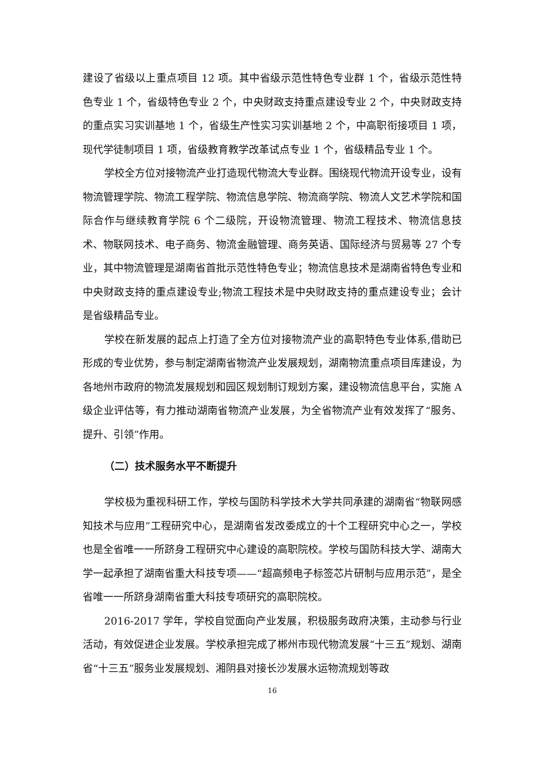建设了省级以上重点项目 12 项。其中省级示范性特色专业群 1 个，省级示范性特色专业 1 个，省级特色专业 2 个，中央财政支持重点建设专业 2 个，中央财政支持的重点实习实训基地 1 个，省级生产性实习实训基地 2 个，中高职衔接项目 1 项，现代学徒制项目 1 项，省级教育教学改革试点专业 1 个，省级精品专业 1 个。
学校全方位对接物流产业打造现代物流大专业群。围绕现代物流开设专业，设有物流管理学院、物流工程学院、物流信息学院、物流商学院、物流人文艺术学院和国际合作与继续教育学院 6 个二级院，开设物流管理、物流工程技术、物流信息技术、物联网技术、电子商务、物流金融管理、商务英语、国际经济与贸易等 27 个专业，其中物流管理是湖南省首批示范性特色专业；物流信息技术是湖南省特色专业和中央财政支持的重点建设专业;物流工程技术是中央财政支持的重点建设专业；会计是省级精品专业。
学校在新发展的起点上打造了全方位对接物流产业的高职特色专业体系,借助已形成的专业优势，参与制定湖南省物流产业发展规划，湖南物流重点项目库建设，为各地州市政府的物流发展规划和园区规划制订规划方案，建设物流信息平台，实施 A 级企业评估等，有力推动湖南省物流产业发展，为全省物流产业有效发挥了“服务、提升、引领”作用。
（二）技术服务水平不断提升
学校极为重视科研工作，学校与国防科学技术大学共同承建的湖南省“物联网感知技术与应用”工程研究中心，是湖南省发改委成立的十个工程研究中心之一，学校也是全省唯一一所跻身工程研究中心建设的高职院校。学校与国防科技大学、湖南大学一起承担了湖南省重大科技专项——“超高频电子标签芯片研制与应用示范”，是全省唯一一所跻身湖南省重大科技专项研究的高职院校。
2016-2017 学年，学校自觉面向产业发展，积极服务政府决策，主动参与行业活动，有效促进企业发展。学校承担完成了郴州市现代物流发展“十三五”规划、湖南省“十三五”服务业发展规划、湘阴县对接长沙发展水运物流规划等政
16